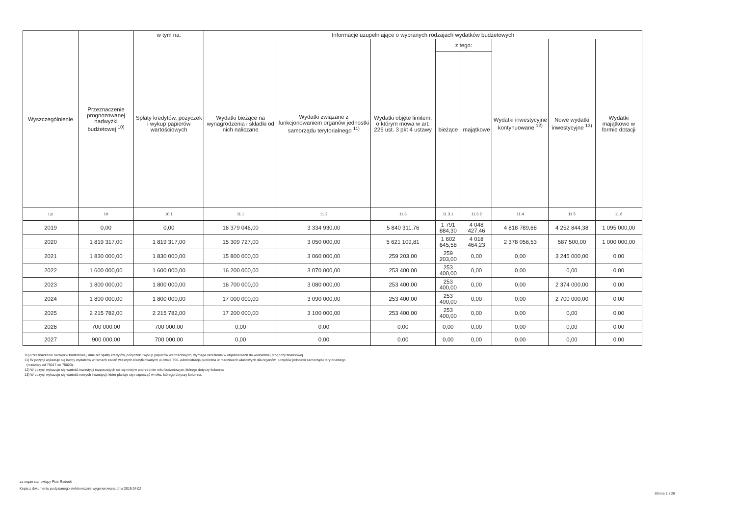| Wyszczególnienie | Przeznaczenie prognozowanej nadwyżki budżetowej <sup>10)</sup> | w tym na: | Informacje uzupełniające o wybranych rodzajach wydatków budżetowych | | | | | | | |
| --- | --- | --- | --- | --- | --- | --- | --- | --- | --- | --- |
| | | Spłaty kredytów, pożyczek i wykup papierów wartościowych | Wydatki bieżące na wynagrodzenia i składki od nich naliczane | Wydatki związane z funkcjonowaniem organów jednostki samorządu terytorialnego <sup>11)</sup> | Wydatki objęte limitem, o którym mowa w art. 226 ust. 3 pkt 4 ustawy | z tego: | | Wydatki inwestycyjne kontynuowane <sup>12)</sup> | Nowe wydatki inwestycyjne <sup>13)</sup> | Wydatki majątkowe w formie dotacji |
| | | | | | | bieżące | majątkowe | | | |
| Lp | 10 | 10.1 | 11.1 | 11.2 | 11.3 | 11.3.1 | 11.3.2 | 11.4 | 11.5 | 11.6 |
| 2019 | 0,00 | 0,00 | 16 379 046,00 | 3 334 930,00 | 5 840 311,76 | 1 791 884,30 | 4 048 427,46 | 4 818 789,68 | 4 252 844,38 | 1 095 000,00 |
| 2020 | 1 819 317,00 | 1 819 317,00 | 15 309 727,00 | 3 050 000,00 | 5 621 109,81 | 1 602 645,58 | 4 018 464,23 | 2 378 056,53 | 587 500,00 | 1 000 000,00 |
| 2021 | 1 830 000,00 | 1 830 000,00 | 15 800 000,00 | 3 060 000,00 | 259 203,00 | 259 203,00 | 0,00 | 0,00 | 3 245 000,00 | 0,00 |
| 2022 | 1 600 000,00 | 1 600 000,00 | 16 200 000,00 | 3 070 000,00 | 253 400,00 | 253 400,00 | 0,00 | 0,00 | 0,00 | 0,00 |
| 2023 | 1 800 000,00 | 1 800 000,00 | 16 700 000,00 | 3 080 000,00 | 253 400,00 | 253 400,00 | 0,00 | 0,00 | 2 374 000,00 | 0,00 |
| 2024 | 1 800 000,00 | 1 800 000,00 | 17 000 000,00 | 3 090 000,00 | 253 400,00 | 253 400,00 | 0,00 | 0,00 | 2 700 000,00 | 0,00 |
| 2025 | 2 215 782,00 | 2 215 782,00 | 17 200 000,00 | 3 100 000,00 | 253 400,00 | 253 400,00 | 0,00 | 0,00 | 0,00 | 0,00 |
| 2026 | 700 000,00 | 700 000,00 | 0,00 | 0,00 | 0,00 | 0,00 | 0,00 | 0,00 | 0,00 | 0,00 |
| 2027 | 900 000,00 | 700 000,00 | 0,00 | 0,00 | 0,00 | 0,00 | 0,00 | 0,00 | 0,00 | 0,00 |
10) Przeznaczenie nadwyżki budżetowej, inne niż spłaty kredytów, pożyczek i wykup papierów wartościowych, wymaga określenia w objaśnieniach do wieloletniej prognozy finansowej.
11) W pozycji wykazuje się kwoty wydatków w ramach zadań własnych klasyfikowanych w dziale 750- Administracja publiczna w rozdziałach właściwych dla organów i urzędów jednostki samorządu terytorialnego
(rozdziały od 75017 do 75023).
12) W pozycji wykazuje się wartość inwestycji rozpoczętych co najmniej w poprzednim roku budżetowym, którego dotyczy kolumna.
13) W pozycji wykazuje się wartość nowych inwestycji, które planuje się rozpocząć w roku, którego dotyczy kolumna.
za organ stanowiący Piotr Radecki
Kopia z dokumentu podpisanego elektronicznie wygenerowana dnia 2019.04.02
Strona 8 z 26